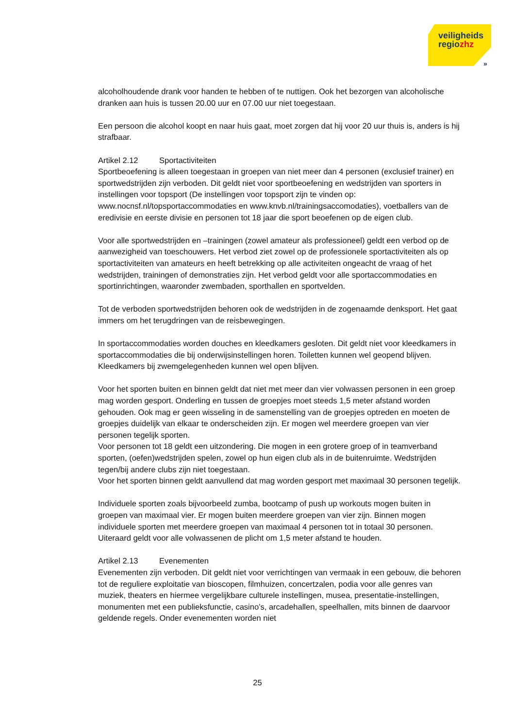veiligheids
regiozhz
»
alcoholhoudende drank voor handen te hebben of te nuttigen. Ook het bezorgen van alcoholische dranken aan huis is tussen 20.00 uur en 07.00 uur niet toegestaan.
Een persoon die alcohol koopt en naar huis gaat, moet zorgen dat hij voor 20 uur thuis is, anders is hij strafbaar.
Artikel 2.12 Sportactiviteiten
Sportbeoefening is alleen toegestaan in groepen van niet meer dan 4 personen (exclusief trainer) en sportwedstrijden zijn verboden. Dit geldt niet voor sportbeoefening en wedstrijden van sporters in instellingen voor topsport (De instellingen voor topsport zijn te vinden op: www.nocnsf.nl/topsportaccommodaties en www.knvb.nl/trainingsaccomodaties), voetballers van de eredivisie en eerste divisie en personen tot 18 jaar die sport beoefenen op de eigen club.
Voor alle sportwedstrijden en –trainingen (zowel amateur als professioneel) geldt een verbod op de aanwezigheid van toeschouwers. Het verbod ziet zowel op de professionele sportactiviteiten als op sportactiviteiten van amateurs en heeft betrekking op alle activiteiten ongeacht de vraag of het wedstrijden, trainingen of demonstraties zijn. Het verbod geldt voor alle sportaccommodaties en sportinrichtingen, waaronder zwembaden, sporthallen en sportvelden.
Tot de verboden sportwedstrijden behoren ook de wedstrijden in de zogenaamde denksport. Het gaat immers om het terugdringen van de reisbewegingen.
In sportaccommodaties worden douches en kleedkamers gesloten. Dit geldt niet voor kleedkamers in sportaccommodaties die bij onderwijsinstellingen horen. Toiletten kunnen wel geopend blijven. Kleedkamers bij zwemgelegenheden kunnen wel open blijven.
Voor het sporten buiten en binnen geldt dat niet met meer dan vier volwassen personen in een groep mag worden gesport. Onderling en tussen de groepjes moet steeds 1,5 meter afstand worden gehouden. Ook mag er geen wisseling in de samenstelling van de groepjes optreden en moeten de groepjes duidelijk van elkaar te onderscheiden zijn. Er mogen wel meerdere groepen van vier personen tegelijk sporten.
Voor personen tot 18 geldt een uitzondering. Die mogen in een grotere groep of in teamverband sporten, (oefen)wedstrijden spelen, zowel op hun eigen club als in de buitenruimte. Wedstrijden tegen/bij andere clubs zijn niet toegestaan.
Voor het sporten binnen geldt aanvullend dat mag worden gesport met maximaal 30 personen tegelijk.
Individuele sporten zoals bijvoorbeeld zumba, bootcamp of push up workouts mogen buiten in groepen van maximaal vier. Er mogen buiten meerdere groepen van vier zijn. Binnen mogen individuele sporten met meerdere groepen van maximaal 4 personen tot in totaal 30 personen. Uiteraard geldt voor alle volwassenen de plicht om 1,5 meter afstand te houden.
Artikel 2.13 Evenementen
Evenementen zijn verboden. Dit geldt niet voor verrichtingen van vermaak in een gebouw, die behoren tot de reguliere exploitatie van bioscopen, filmhuizen, concertzalen, podia voor alle genres van muziek, theaters en hiermee vergelijkbare culturele instellingen, musea, presentatie-instellingen, monumenten met een publieksfunctie, casino’s, arcadehallen, speelhallen, mits binnen de daarvoor geldende regels. Onder evenementen worden niet
25